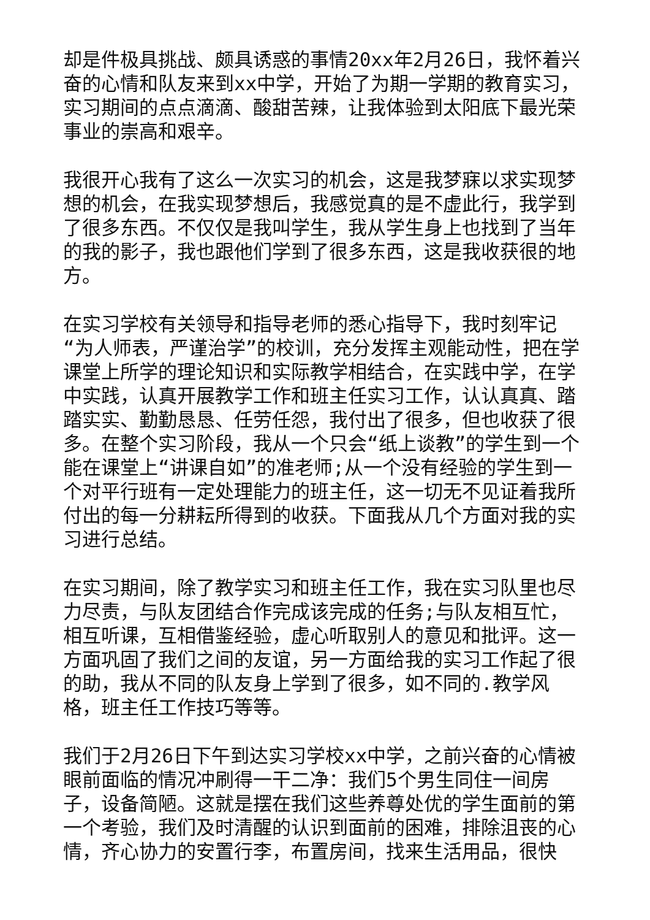却是件极具挑战、颇具诱惑的事情20xx年2月26日，我怀着兴奋的心情和队友来到xx中学，开始了为期一学期的教育实习，实习期间的点点滴滴、酸甜苦辣，让我体验到太阳底下最光荣事业的崇高和艰辛。
我很开心我有了这么一次实习的机会，这是我梦寐以求实现梦想的机会，在我实现梦想后，我感觉真的是不虚此行，我学到了很多东西。不仅仅是我叫学生，我从学生身上也找到了当年的我的影子，我也跟他们学到了很多东西，这是我收获很的地方。
在实习学校有关领导和指导老师的悉心指导下，我时刻牢记“为人师表，严谨治学”的校训，充分发挥主观能动性，把在学课堂上所学的理论知识和实际教学相结合，在实践中学，在学中实践，认真开展教学工作和班主任实习工作，认认真真、踏踏实实、勤勤恳恳、任劳任怨，我付出了很多，但也收获了很多。在整个实习阶段，我从一个只会“纸上谈教”的学生到一个能在课堂上“讲课自如”的准老师;从一个没有经验的学生到一个对平行班有一定处理能力的班主任，这一切无不见证着我所付出的每一分耕耘所得到的收获。下面我从几个方面对我的实习进行总结。
在实习期间，除了教学实习和班主任工作，我在实习队里也尽力尽责，与队友团结合作完成该完成的任务;与队友相互忙，相互听课，互相借鉴经验，虚心听取别人的意见和批评。这一方面巩固了我们之间的友谊，另一方面给我的实习工作起了很的助，我从不同的队友身上学到了很多，如不同的.教学风格，班主任工作技巧等等。
我们于2月26日下午到达实习学校xx中学，之前兴奋的心情被眼前面临的情况冲刷得一干二净：我们5个男生同住一间房子，设备简陋。这就是摆在我们这些养尊处优的学生面前的第一个考验，我们及时清醒的认识到面前的困难，排除沮丧的心情，齐心协力的安置行李，布置房间，找来生活用品，很快